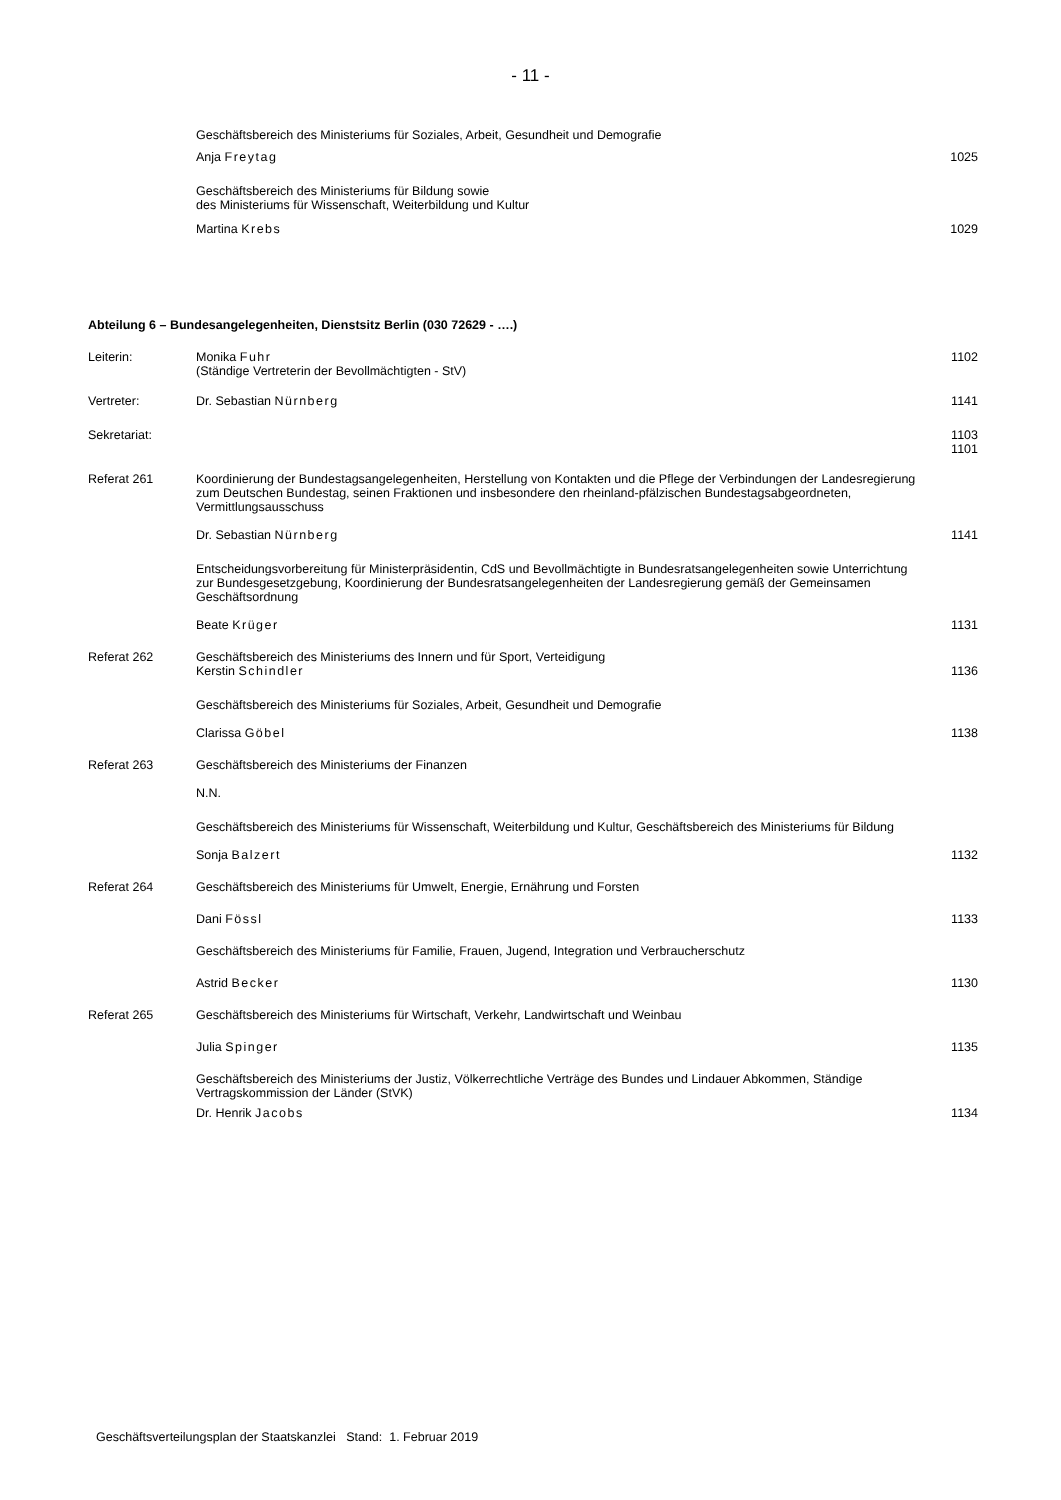- 11 -
Geschäftsbereich des Ministeriums für Soziales, Arbeit, Gesundheit und Demografie
Anja Freytag 1025
Geschäftsbereich des Ministeriums für Bildung sowie
des Ministeriums für Wissenschaft, Weiterbildung und Kultur
Martina Krebs 1029
Abteilung 6 – Bundesangelegenheiten, Dienstsitz Berlin (030 72629 - ….)
Leiterin: Monika Fuhr
(Ständige Vertreterin der Bevollmächtigten - StV)
1102
Vertreter: Dr. Sebastian Nürnberg 1141
Sekretariat: 1103
1101
Referat 261 Koordinierung der Bundestagsangelegenheiten, Herstellung von Kontakten und die Pflege der Verbindungen der Landesregierung zum Deutschen Bundestag, seinen Fraktionen und insbesondere den rheinland-pfälzischen Bundestagsabgeordneten, Vermittlungsausschuss
Dr. Sebastian Nürnberg 1141
Entscheidungsvorbereitung für Ministerpräsidentin, CdS und Bevollmächtigte in Bundesratsangelegenheiten sowie Unterrichtung zur Bundesgesetzgebung, Koordinierung der Bundesratsangelegenheiten der Landesregierung gemäß der Gemeinsamen Geschäftsordnung
Beate Krüger 1131
Referat 262 Geschäftsbereich des Ministeriums des Innern und für Sport, Verteidigung
Kerstin Schindler
1136
Geschäftsbereich des Ministeriums für Soziales, Arbeit, Gesundheit und Demografie
Clarissa Göbel 1138
Referat 263 Geschäftsbereich des Ministeriums der Finanzen
N.N.
Geschäftsbereich des Ministeriums für Wissenschaft, Weiterbildung und Kultur, Geschäftsbereich des Ministeriums für Bildung
Sonja Balzert 1132
Referat 264 Geschäftsbereich des Ministeriums für Umwelt, Energie, Ernährung und Forsten
Dani Fössl 1133
Geschäftsbereich des Ministeriums für Familie, Frauen, Jugend, Integration und Verbraucherschutz
Astrid Becker 1130
Referat 265 Geschäftsbereich des Ministeriums für Wirtschaft, Verkehr, Landwirtschaft und Weinbau
Julia Spinger 1135
Geschäftsbereich des Ministeriums der Justiz, Völkerrechtliche Verträge des Bundes und Lindauer Abkommen, Ständige Vertragskommission der Länder (StVK)
Dr. Henrik Jacobs 1134
Geschäftsverteilungsplan der Staatskanzlei Stand: 1. Februar 2019